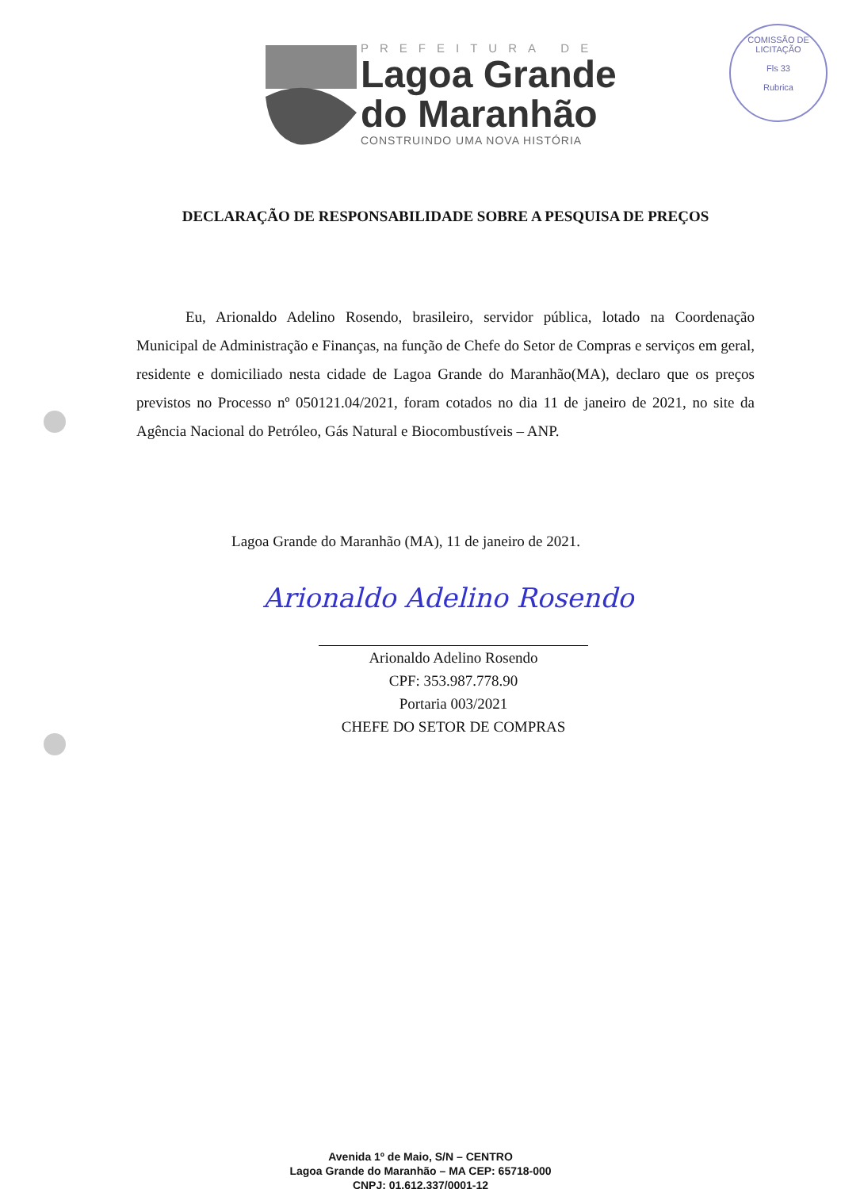PREFEITURA DE
Lagoa Grande
do Maranhão
CONSTRUINDO UMA NOVA HISTÓRIA
COMISSÃO DE LICITAÇÃO
Fls 33
Rubrica
DECLARAÇÃO DE RESPONSABILIDADE SOBRE A PESQUISA DE PREÇOS
Eu, Arionaldo Adelino Rosendo, brasileiro, servidor pública, lotado na Coordenação Municipal de Administração e Finanças, na função de Chefe do Setor de Compras e serviços em geral, residente e domiciliado nesta cidade de Lagoa Grande do Maranhão(MA), declaro que os preços previstos no Processo nº 050121.04/2021, foram cotados no dia 11 de janeiro de 2021, no site da Agência Nacional do Petróleo, Gás Natural e Biocombustíveis – ANP.
Lagoa Grande do Maranhão (MA), 11 de janeiro de 2021.
Arionaldo Adelino Rosendo
Arionaldo Adelino Rosendo
CPF: 353.987.778.90
Portaria 003/2021
CHEFE DO SETOR DE COMPRAS
Avenida 1º de Maio, S/N – CENTRO
Lagoa Grande do Maranhão – MA CEP: 65718-000
CNPJ: 01.612.337/0001-12